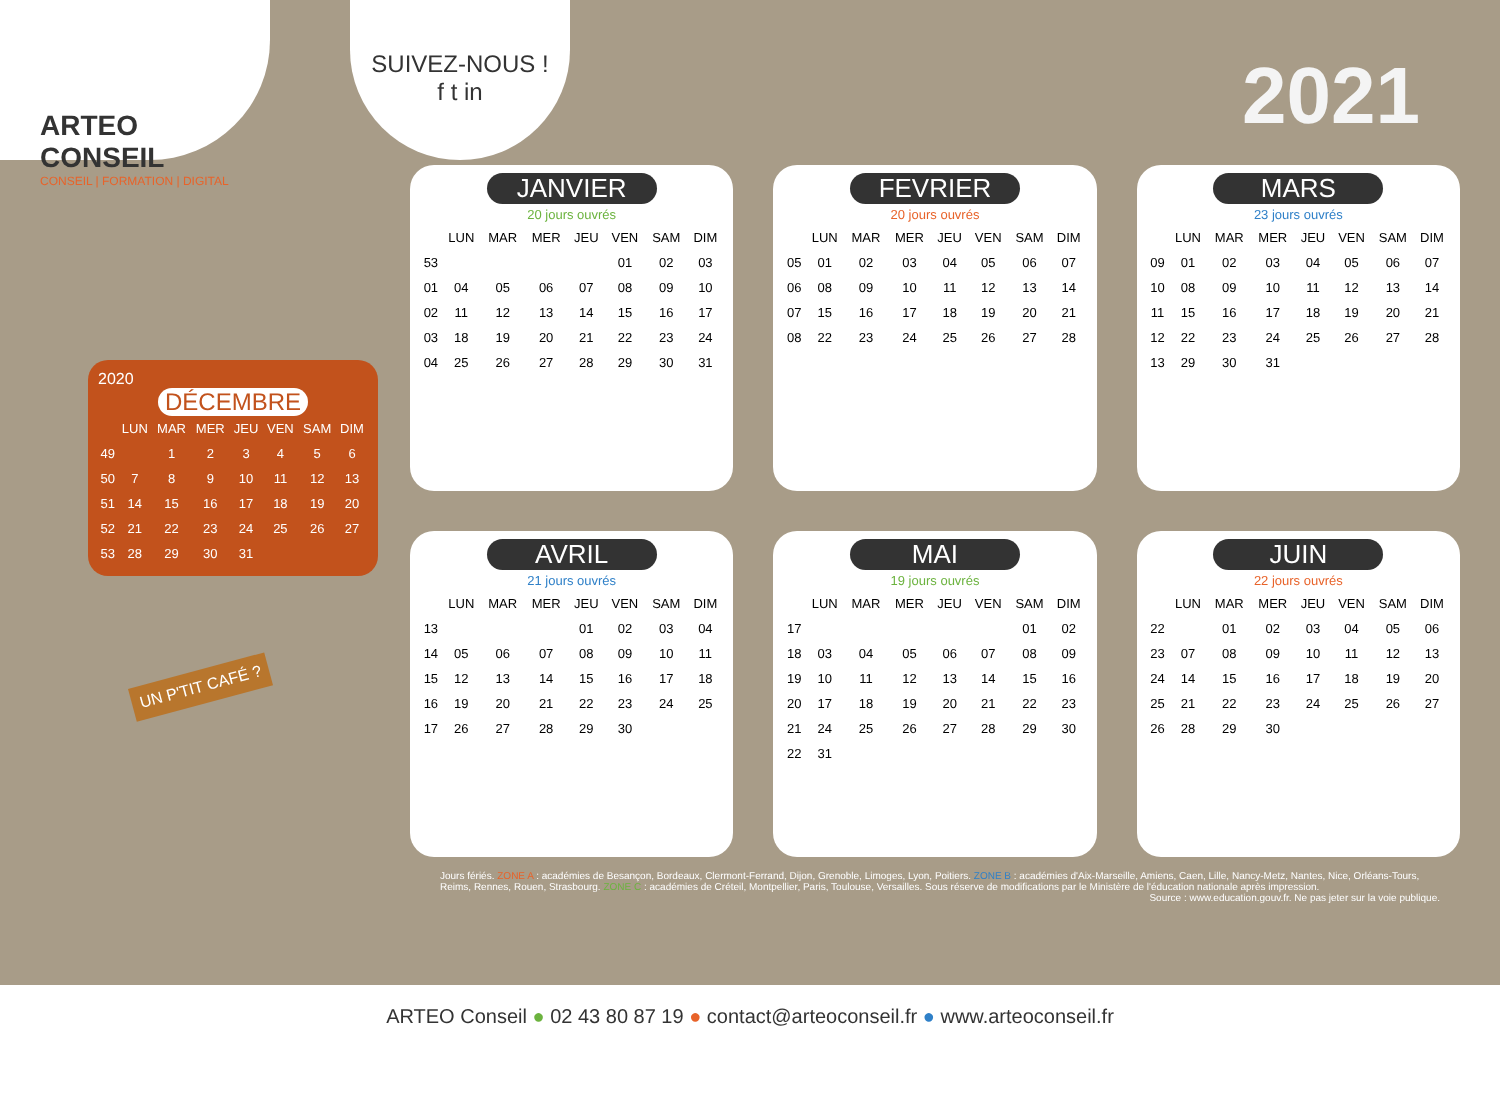ARTEO CONSEIL
CONSEIL | FORMATION | DIGITAL
SUIVEZ-NOUS !
f t in
2021
2020
DÉCEMBRE
| | LUN | MAR | MER | JEU | VEN | SAM | DIM |
| --- | --- | --- | --- | --- | --- | --- | --- |
| 49 | | 1 | 2 | 3 | 4 | 5 | 6 |
| 50 | 7 | 8 | 9 | 10 | 11 | 12 | 13 |
| 51 | 14 | 15 | 16 | 17 | 18 | 19 | 20 |
| 52 | 21 | 22 | 23 | 24 | 25 | 26 | 27 |
| 53 | 28 | 29 | 30 | 31 | | | |
UN P'TIT CAFÉ ?
JANVIER
20 jours ouvrés
| | LUN | MAR | MER | JEU | VEN | SAM | DIM |
| --- | --- | --- | --- | --- | --- | --- | --- |
| 53 | | | | | 01 | 02 | 03 |
| 01 | 04 | 05 | 06 | 07 | 08 | 09 | 10 |
| 02 | 11 | 12 | 13 | 14 | 15 | 16 | 17 |
| 03 | 18 | 19 | 20 | 21 | 22 | 23 | 24 |
| 04 | 25 | 26 | 27 | 28 | 29 | 30 | 31 |
FEVRIER
20 jours ouvrés
| | LUN | MAR | MER | JEU | VEN | SAM | DIM |
| --- | --- | --- | --- | --- | --- | --- | --- |
| 05 | 01 | 02 | 03 | 04 | 05 | 06 | 07 |
| 06 | 08 | 09 | 10 | 11 | 12 | 13 | 14 |
| 07 | 15 | 16 | 17 | 18 | 19 | 20 | 21 |
| 08 | 22 | 23 | 24 | 25 | 26 | 27 | 28 |
MARS
23 jours ouvrés
| | LUN | MAR | MER | JEU | VEN | SAM | DIM |
| --- | --- | --- | --- | --- | --- | --- | --- |
| 09 | 01 | 02 | 03 | 04 | 05 | 06 | 07 |
| 10 | 08 | 09 | 10 | 11 | 12 | 13 | 14 |
| 11 | 15 | 16 | 17 | 18 | 19 | 20 | 21 |
| 12 | 22 | 23 | 24 | 25 | 26 | 27 | 28 |
| 13 | 29 | 30 | 31 | | | | |
AVRIL
21 jours ouvrés
| | LUN | MAR | MER | JEU | VEN | SAM | DIM |
| --- | --- | --- | --- | --- | --- | --- | --- |
| 13 | | | | 01 | 02 | 03 | 04 |
| 14 | 05 | 06 | 07 | 08 | 09 | 10 | 11 |
| 15 | 12 | 13 | 14 | 15 | 16 | 17 | 18 |
| 16 | 19 | 20 | 21 | 22 | 23 | 24 | 25 |
| 17 | 26 | 27 | 28 | 29 | 30 | | |
MAI
19 jours ouvrés
| | LUN | MAR | MER | JEU | VEN | SAM | DIM |
| --- | --- | --- | --- | --- | --- | --- | --- |
| 17 | | | | | | 01 | 02 |
| 18 | 03 | 04 | 05 | 06 | 07 | 08 | 09 |
| 19 | 10 | 11 | 12 | 13 | 14 | 15 | 16 |
| 20 | 17 | 18 | 19 | 20 | 21 | 22 | 23 |
| 21 | 24 | 25 | 26 | 27 | 28 | 29 | 30 |
| 22 | 31 | | | | | | |
JUIN
22 jours ouvrés
| | LUN | MAR | MER | JEU | VEN | SAM | DIM |
| --- | --- | --- | --- | --- | --- | --- | --- |
| 22 | | 01 | 02 | 03 | 04 | 05 | 06 |
| 23 | 07 | 08 | 09 | 10 | 11 | 12 | 13 |
| 24 | 14 | 15 | 16 | 17 | 18 | 19 | 20 |
| 25 | 21 | 22 | 23 | 24 | 25 | 26 | 27 |
| 26 | 28 | 29 | 30 | | | | |
Jours fériés. ZONE A : académies de Besançon, Bordeaux, Clermont-Ferrand, Dijon, Grenoble, Limoges, Lyon, Poitiers. ZONE B : académies d'Aix-Marseille, Amiens, Caen, Lille, Nancy-Metz, Nantes, Nice, Orléans-Tours, Reims, Rennes, Rouen, Strasbourg. ZONE C : académies de Créteil, Montpellier, Paris, Toulouse, Versailles. Sous réserve de modifications par le Ministère de l'éducation nationale après impression.
Source : www.education.gouv.fr. Ne pas jeter sur la voie publique.
ARTEO Conseil ● 02 43 80 87 19 ● contact@arteoconseil.fr ● www.arteoconseil.fr